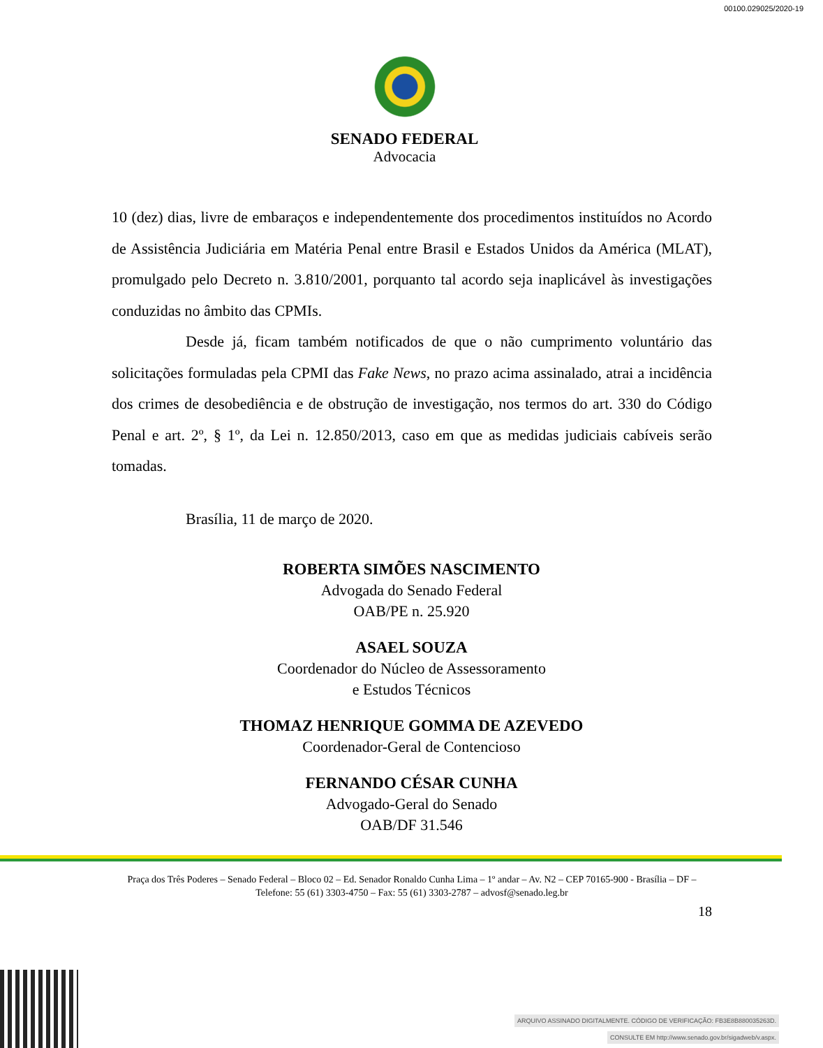00100.029025/2020-19
SENADO FEDERAL
Advocacia
10 (dez) dias, livre de embaraços e independentemente dos procedimentos instituídos no Acordo de Assistência Judiciária em Matéria Penal entre Brasil e Estados Unidos da América (MLAT), promulgado pelo Decreto n. 3.810/2001, porquanto tal acordo seja inaplicável às investigações conduzidas no âmbito das CPMIs.
Desde já, ficam também notificados de que o não cumprimento voluntário das solicitações formuladas pela CPMI das Fake News, no prazo acima assinalado, atrai a incidência dos crimes de desobediência e de obstrução de investigação, nos termos do art. 330 do Código Penal e art. 2º, § 1º, da Lei n. 12.850/2013, caso em que as medidas judiciais cabíveis serão tomadas.
Brasília, 11 de março de 2020.
ROBERTA SIMÕES NASCIMENTO
Advogada do Senado Federal
OAB/PE n. 25.920
ASAEL SOUZA
Coordenador do Núcleo de Assessoramento
e Estudos Técnicos
THOMAZ HENRIQUE GOMMA DE AZEVEDO
Coordenador-Geral de Contencioso
FERNANDO CÉSAR CUNHA
Advogado-Geral do Senado
OAB/DF 31.546
Praça dos Três Poderes – Senado Federal – Bloco 02 – Ed. Senador Ronaldo Cunha Lima – 1º andar – Av. N2 – CEP 70165-900 - Brasília – DF – Telefone: 55 (61) 3303-4750 – Fax: 55 (61) 3303-2787 – advosf@senado.leg.br
18
ARQUIVO ASSINADO DIGITALMENTE. CÓDIGO DE VERIFICAÇÃO: FB3E8B880035263D.
CONSULTE EM http://www.senado.gov.br/sigadweb/v.aspx.